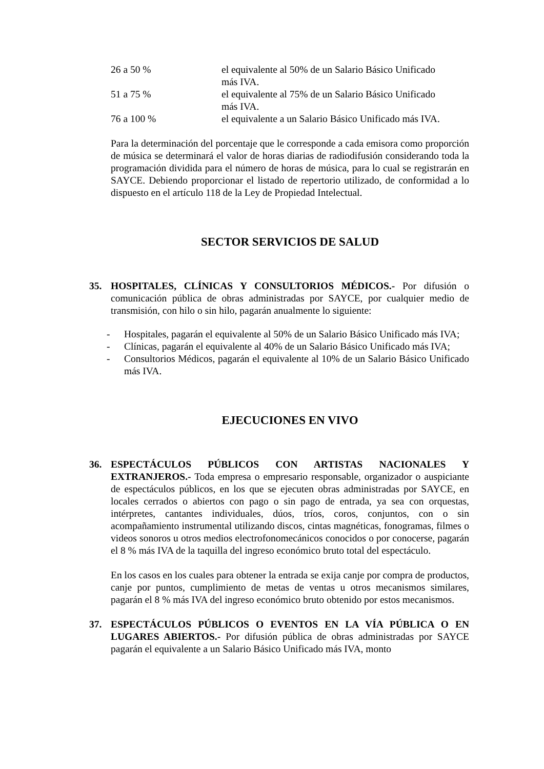| 26 a 50 % | el equivalente al 50% de un Salario Básico Unificado más IVA. |
| 51 a 75 % | el equivalente al 75% de un Salario Básico Unificado más IVA. |
| 76 a 100 % | el equivalente a un Salario Básico Unificado más IVA. |
Para la determinación del porcentaje que le corresponde a cada emisora como proporción de música se determinará el valor de horas diarias de radiodifusión considerando toda la programación dividida para el número de horas de música, para lo cual se registrarán en SAYCE. Debiendo proporcionar el listado de repertorio utilizado, de conformidad a lo dispuesto en el artículo 118 de la Ley de Propiedad Intelectual.
SECTOR SERVICIOS DE SALUD
35. HOSPITALES, CLÍNICAS Y CONSULTORIOS MÉDICOS.- Por difusión o comunicación pública de obras administradas por SAYCE, por cualquier medio de transmisión, con hilo o sin hilo, pagarán anualmente lo siguiente:
- Hospitales, pagarán el equivalente al 50% de un Salario Básico Unificado más IVA;
- Clínicas, pagarán el equivalente al 40% de un Salario Básico Unificado más IVA;
- Consultorios Médicos, pagarán el equivalente al 10% de un Salario Básico Unificado más IVA.
EJECUCIONES EN VIVO
36. ESPECTÁCULOS PÚBLICOS CON ARTISTAS NACIONALES Y EXTRANJEROS.- Toda empresa o empresario responsable, organizador o auspiciante de espectáculos públicos, en los que se ejecuten obras administradas por SAYCE, en locales cerrados o abiertos con pago o sin pago de entrada, ya sea con orquestas, intérpretes, cantantes individuales, dúos, tríos, coros, conjuntos, con o sin acompañamiento instrumental utilizando discos, cintas magnéticas, fonogramas, filmes o videos sonoros u otros medios electrofonomecánicos conocidos o por conocerse, pagarán el 8 % más IVA de la taquilla del ingreso económico bruto total del espectáculo.
En los casos en los cuales para obtener la entrada se exija canje por compra de productos, canje por puntos, cumplimiento de metas de ventas u otros mecanismos similares, pagarán el 8 % más IVA del ingreso económico bruto obtenido por estos mecanismos.
37. ESPECTÁCULOS PÚBLICOS O EVENTOS EN LA VÍA PÚBLICA O EN LUGARES ABIERTOS.- Por difusión pública de obras administradas por SAYCE pagarán el equivalente a un Salario Básico Unificado más IVA, monto